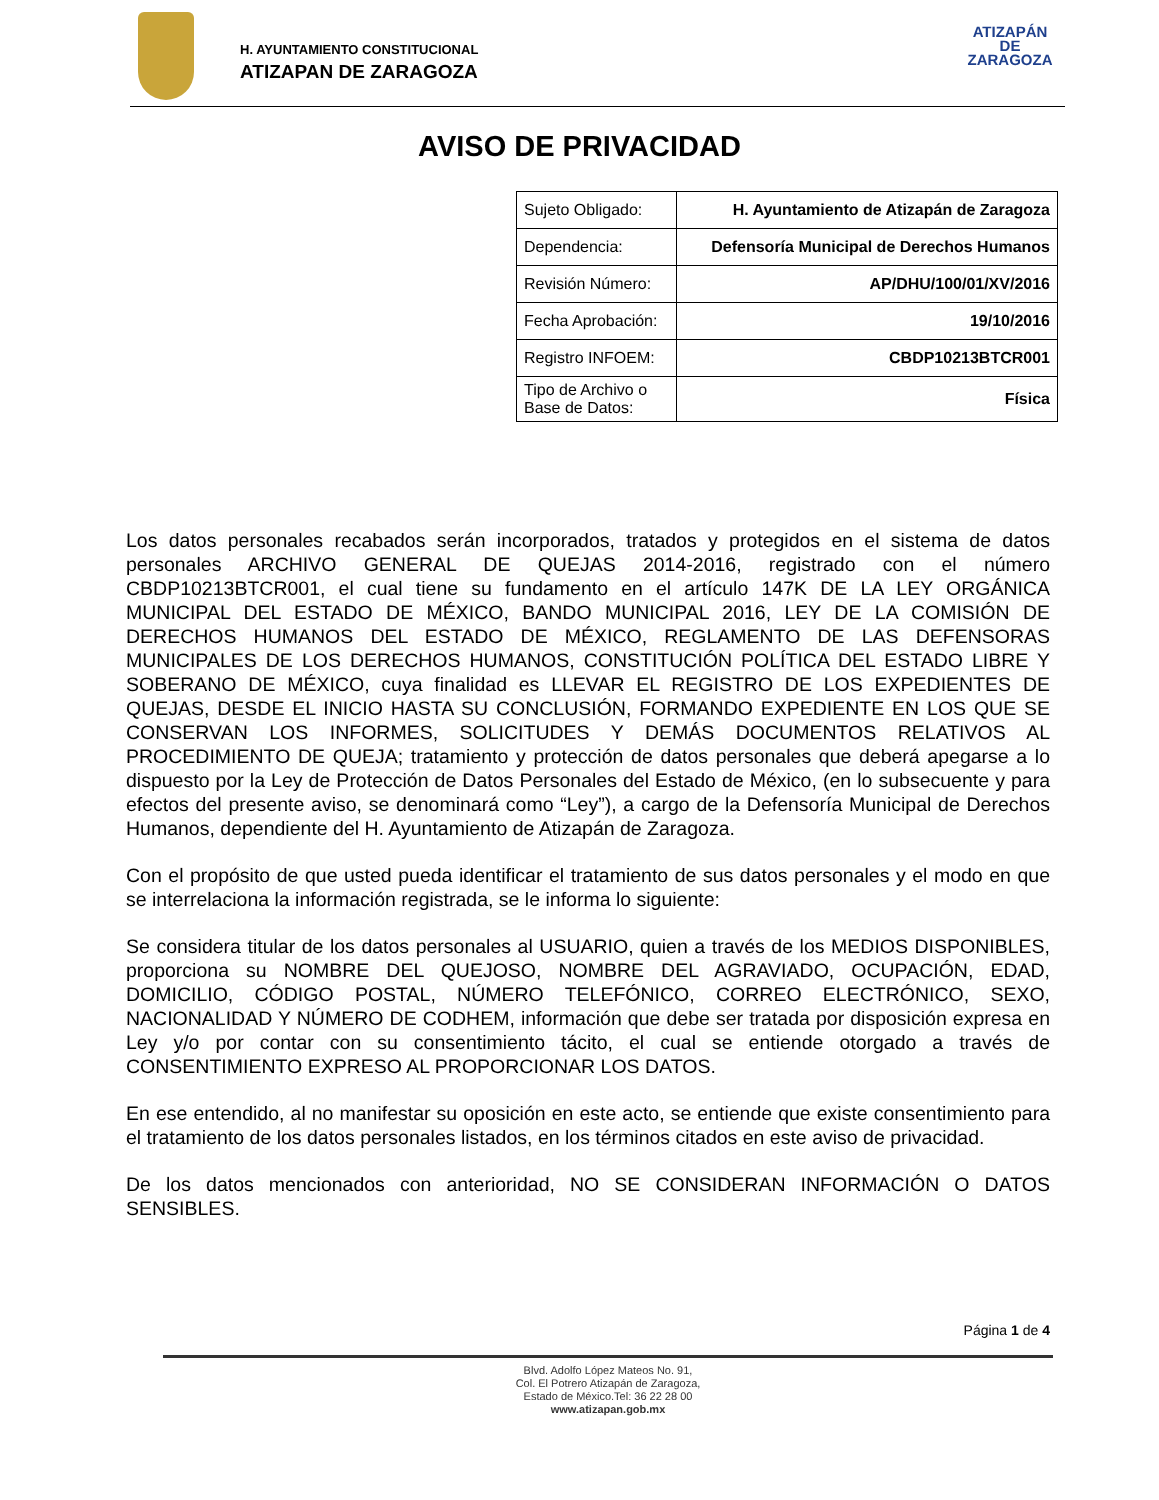H. AYUNTAMIENTO CONSTITUCIONAL
ATIZAPAN DE ZARAGOZA
ATIZAPÁN
DE ZARAGOZA
AVISO DE PRIVACIDAD
| Sujeto Obligado: | H. Ayuntamiento de Atizapán de Zaragoza |
| Dependencia: | Defensoría Municipal de Derechos Humanos |
| Revisión Número: | AP/DHU/100/01/XV/2016 |
| Fecha Aprobación: | 19/10/2016 |
| Registro INFOEM: | CBDP10213BTCR001 |
| Tipo de Archivo o Base de Datos: | Física |
Los datos personales recabados serán incorporados, tratados y protegidos en el sistema de datos personales ARCHIVO GENERAL DE QUEJAS 2014-2016, registrado con el número CBDP10213BTCR001, el cual tiene su fundamento en el artículo 147K DE LA LEY ORGÁNICA MUNICIPAL DEL ESTADO DE MÉXICO, BANDO MUNICIPAL 2016, LEY DE LA COMISIÓN DE DERECHOS HUMANOS DEL ESTADO DE MÉXICO, REGLAMENTO DE LAS DEFENSORAS MUNICIPALES DE LOS DERECHOS HUMANOS, CONSTITUCIÓN POLÍTICA DEL ESTADO LIBRE Y SOBERANO DE MÉXICO, cuya finalidad es LLEVAR EL REGISTRO DE LOS EXPEDIENTES DE QUEJAS, DESDE EL INICIO HASTA SU CONCLUSIÓN, FORMANDO EXPEDIENTE EN LOS QUE SE CONSERVAN LOS INFORMES, SOLICITUDES Y DEMÁS DOCUMENTOS RELATIVOS AL PROCEDIMIENTO DE QUEJA; tratamiento y protección de datos personales que deberá apegarse a lo dispuesto por la Ley de Protección de Datos Personales del Estado de México, (en lo subsecuente y para efectos del presente aviso, se denominará como “Ley”), a cargo de la Defensoría Municipal de Derechos Humanos, dependiente del H. Ayuntamiento de Atizapán de Zaragoza.
Con el propósito de que usted pueda identificar el tratamiento de sus datos personales y el modo en que se interrelaciona la información registrada, se le informa lo siguiente:
Se considera titular de los datos personales al USUARIO, quien a través de los MEDIOS DISPONIBLES, proporciona su NOMBRE DEL QUEJOSO, NOMBRE DEL AGRAVIADO, OCUPACIÓN, EDAD, DOMICILIO, CÓDIGO POSTAL, NÚMERO TELEFÓNICO, CORREO ELECTRÓNICO, SEXO, NACIONALIDAD Y NÚMERO DE CODHEM, información que debe ser tratada por disposición expresa en Ley y/o por contar con su consentimiento tácito, el cual se entiende otorgado a través de CONSENTIMIENTO EXPRESO AL PROPORCIONAR LOS DATOS.
En ese entendido, al no manifestar su oposición en este acto, se entiende que existe consentimiento para el tratamiento de los datos personales listados, en los términos citados en este aviso de privacidad.
De los datos mencionados con anterioridad, NO SE CONSIDERAN INFORMACIÓN O DATOS SENSIBLES.
Página 1 de 4
Blvd. Adolfo López Mateos No. 91,
Col. El Potrero Atizapán de Zaragoza,
Estado de México.Tel: 36 22 28 00
www.atizapan.gob.mx